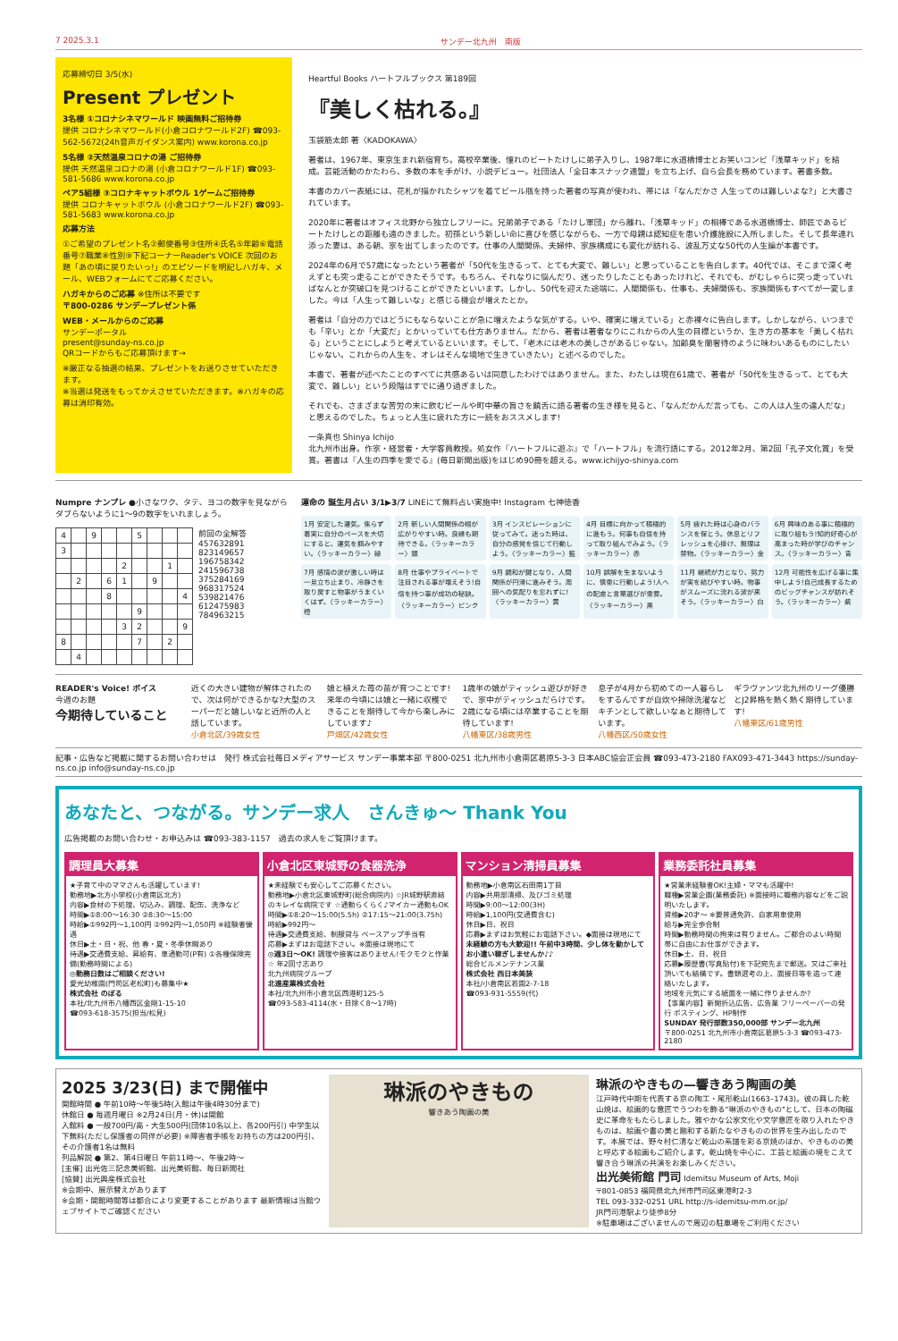7 2025.3.1 サンデー北九州　南版
応募締切日 3/5(水)
Present プレゼント
3名様 ①コロナシネマワールド 映画無料ご招待券
提供 コロナシネマワールド(小倉コロナワールド2F) ☎093-562-5672(24h音声ガイダンス案内) www.korona.co.jp
5名様 ②天然温泉コロナの湯 ご招待券
提供 天然温泉コロナの湯 (小倉コロナワールド1F) ☎093-581-5686 www.korona.co.jp
ペア5組様 ③コロナキャットボウル 1ゲームご招待券
提供 コロナキャットボウル (小倉コロナワールド2F) ☎093-581-5683 www.korona.co.jp
応募方法
①ご希望のプレゼント名②郵便番号③住所④氏名⑤年齢⑥電話番号⑦職業⑧性別⑨下記コーナーReader's VOICE 次回のお題「あの頃に戻りたいっ!」のエピソードを明記しハガキ、メール、WEBフォームにてご応募ください。
ハガキからのご応募 ※住所は不要です
〒800-0286 サンデープレゼント係
WEB・メールからのご応募
サンデーポータル
present@sunday-ns.co.jp
QRコードからもご応募頂けます→
※厳正なる抽選の結果、プレゼントをお送りさせていただきます。
※当選は発送をもってかえさせていただきます。※ハガキの応募は消印有効。
Heartful Books ハートフルブックス 第189回
『美しく枯れる。』
玉袋筋太郎 著〈KADOKAWA〉
著者は、1967年、東京生まれ新宿育ち。高校卒業後、憧れのビートたけしに弟子入りし、1987年に水道橋博士とお笑いコンビ「浅草キッド」を結成。芸能活動のかたわら、多数の本を手がけ、小説デビュー。社団法人「全日本スナック連盟」を立ち上げ、自ら会長を務めています。著書多数。
本書のカバー表紙には、花札が描かれたシャツを着てビール瓶を持った著者の写真が使われ、帯には「なんだかさ 人生ってのは難しいよな?」と大書されています。
2020年に著者はオフィス北野から独立しフリーに。兄弟弟子である「たけし軍団」から離れ、「浅草キッド」の相棒である水道橋博士、師匠であるビートたけしとの距離も遠のきました。初孫という新しい命に喜びを感じながらも、一方で母親は認知症を患い介護施設に入所しました。そして長年連れ添った妻は、ある朝、家を出てしまったのです。仕事の人間関係、夫婦仲、家族構成にも変化が訪れる、波乱万丈な50代の人生論が本書です。
2024年の6月で57歳になったという著者が「50代を生きるって、とても大変で、難しい」と思っていることを告白します。40代では、そこまで深く考えずとも突っ走ることができたそうです。もちろん、それなりに悩んだり、迷ったりしたこともあったけれど、それでも、がむしゃらに突っ走っていればなんとか突破口を見つけることができたといいます。しかし、50代を迎えた途端に、人間関係も、仕事も、夫婦関係も、家族関係もすべてが一変しました。今は「人生って難しいな」と感じる機会が増えたとか。
著者は「自分の力ではどうにもならないことが急に増えたような気がする。いや、確実に増えている」と赤裸々に告白します。しかしながら、いつまでも「辛い」とか「大変だ」とかいっていても仕方ありません。だから、著者は著者なりにこれからの人生の目標というか、生き方の基本を「美しく枯れる」ということにしようと考えているといいます。そして、「老木には老木の美しさがあるじゃない。加齢臭を蘭奢待のように味わいあるものにしたいじゃない。これからの人生を、オレはそんな境地で生きていきたい」と述べるのでした。
本書で、著者が述べたことのすべてに共感あるいは同意したわけではありません。また、わたしは現在61歳で、著者が「50代を生きるって、とても大変で、難しい」という段階はすでに通り過ぎました。
それでも、さまざまな苦労の末に飲むビールや町中華の旨さを饒舌に語る著者の生き様を見ると、「なんだかんだ言っても、この人は人生の達人だな」と思えるのでした。ちょっと人生に疲れた方に一読をおススメします!
一条真也 Shinya Ichijo
北九州市出身。作家・経営者・大学客員教授。処女作『ハートフルに遊ぶ』で「ハートフル」を流行語にする。2012年2月、第2回「孔子文化賞」を受賞。著書は『人生の四季を愛でる』(毎日新聞出版)をはじめ90冊を超える。www.ichijyo-shinya.com
Numpre ナンプレ ●小さなワク、タテ、ヨコの数字を見ながらダブらないように1〜9の数字をいれましょう。
| 4 | | 9 | | | 5 | | | |
| 3 | | | | | | | | |
| | | | | 2 | | | 1 | |
| | 2 | | 6 | 1 | | 9 | | |
| | | | 8 | | | | | 4 |
| | | | | | 9 | | | |
| | | | | 3 | 2 | | | 9 |
| 8 | | | | | 7 | | 2 | |
| | 4 | | | | | | | |
前回の全解答
457632891
823149657
196758342
241596738
375284169
968317524
539821476
612475983
784963215
運命の 誕生月占い 3/1▶3/7 LINEにて無料占い実施中! Instagram 七神徳香
1月 安定した運気。焦らず着実に自分のペースを大切にすると、運気を掴みやすい。〈ラッキーカラー〉緑
2月 新しい人間関係の幅が広がりやすい時。良縁も期待できる。〈ラッキーカラー〉銀
3月 インスピレーションに従ってみて。迷った時は、自分の感覚を信じて行動しよう。〈ラッキーカラー〉藍
4月 目標に向かって積極的に進もう。何事も自信を持って取り組んでみよう。〈ラッキーカラー〉赤
5月 疲れた時は心身のバランスを保とう。休息とリフレッシュを心掛け、無理は禁物。〈ラッキーカラー〉金
6月 興味のある事に積極的に取り組もう!知的好奇心が高まった時が学びのチャンス。〈ラッキーカラー〉青
7月 感情の波が激しい時は一旦立ち止まり、冷静さを取り戻すと物事がうまくいくはず。〈ラッキーカラー〉橙
8月 仕事やプライベートで注目される事が増えそう!自信を持つ事が成功の秘訣。〈ラッキーカラー〉ピンク
9月 調和が鍵となり、人間関係が円滑に進みそう。周囲への気配りを忘れずに!〈ラッキーカラー〉黄
10月 誤解を生まないように、慎重に行動しよう!人への配慮と言葉選びが重要。〈ラッキーカラー〉黒
11月 継続が力となり、努力が実を結びやすい時。物事がスムーズに流れる波が来そう。〈ラッキーカラー〉白
12月 可能性を広げる事に集中しよう!自己成長するためのビッグチャンスが訪れそう。〈ラッキーカラー〉紫
READER's Voice! ボイス
今週のお題
今期待していること
近くの大きい建物が解体されたので、次は何ができるかな?大型のスーパーだと嬉しいなと近所の人と話しています。
小倉北区/39歳女性
娘と植えた苺の苗が育つことです!来年の今頃には娘と一緒に収穫できることを期待して今から楽しみにしています♪
戸畑区/42歳女性
1歳半の娘がティッシュ遊びが好きで、家中がティッシュだらけです。2歳になる頃には卒業することを期待しています!
八幡東区/38歳男性
息子が4月から初めての一人暮らしをするんですが自炊や掃除洗濯などキチンとして欲しいなぁと期待しています。
八幡西区/50歳女性
ギラヴァンツ北九州のリーグ優勝とJ2昇格を熱く熱く期待しています!
八幡東区/61歳男性
記事・広告など掲載に関するお問い合わせは　発行 株式会社毎日メディアサービス サンデー事業本部 〒800-0251 北九州市小倉南区葛原5-3-3 日本ABC協会正会員 ☎093-473-2180 FAX093-471-3443 https://sunday-ns.co.jp info@sunday-ns.co.jp
あなたと、つながる。サンデー求人　さんきゅ〜 Thank You
広告掲載のお問い合わせ・お申込みは ☎093-383-1157　過去の求人をご覧頂けます。
調理員大募集
★子育て中のママさんも活躍しています!
勤務地▶北方小学校(小倉南区北方)
内容▶食材の下処理、切込み、調理、配缶、洗浄など
時間▶①8:00〜16:30 ②8:30〜15:00
時給▶①992円〜1,100円 ②992円〜1,050円 ※経験者優遇
休日▶土・日・祝、他 春・夏・冬季休暇あり
待遇▶交通費支給、昇給有、車通勤可(P有) ①各種保険完備(勤務時間による)
◎勤務日数はご相談ください!
愛光幼稚園(門司区老松町)も募集中★
株式会社 のぼる
本社/北九州市八幡西区金剛1-15-10
☎093-618-3575(担当/松見)
小倉北区東城野の食器洗浄
★未経験でも安心してご応募ください。
勤務地▶小倉北区東城野町(総合病院内) ☆JR城野駅直結のキレイな病院です ☆通勤らくらく♪マイカー通勤もOK
時間▶①8:20〜15:00(5.5h) ②17:15〜21:00(3.75h)
時給▶992円〜
待遇▶交通費支給、制服貸与 ベースアップ手当有
応募▶まずはお電話下さい。※面接は現地にて
◎週3日〜OK! 調理や接客はありません!モクモクと作業☆ 年2回寸志あり
北九州病院グループ
北進産業株式会社
本社/北九州市小倉北区西港町125-5
☎093-583-4114(水・日除く8〜17時)
マンション清掃員募集
勤務地▶小倉南区石田南1丁目
内容▶共用部清掃、及びゴミ処理
時間▶9:00〜12:00(3H)
時給▶1,100円(交通費含む)
休日▶日、祝日
応募▶まずはお気軽にお電話下さい。◆面接は現地にて
未経験の方も大歓迎!! 午前中3時間、少し体を動かしてお小遣い稼ぎしませんか♪♪
総合ビルメンテナンス業
株式会社 西日本美装
本社/小倉南区若園2-7-18
☎093-931-5559(代)
業務委託社員募集
★営業未経験者OK!主婦・ママも活躍中!
職種▶営業企画(業務委託) ※面接時に職務内容などをご説明いたします。
資格▶20才〜 ※要普通免許、自家用車使用
給与▶完全歩合制
時間▶勤務時間の拘束は有りません。ご都合のよい時間帯に自由にお仕事ができます。
休日▶土、日、祝日
応募▶履歴書(写真貼付)を下記宛先まで郵送。又はご来社頂いても結構です。書類選考の上、面接日等を追って連絡いたします。
地域を元気にする紙面を一緒に作りませんか?
【事業内容】新聞折込広告、広告業 フリーペーパーの発行 ポスティング、HP制作
SUNDAY 発行部数350,000部 サンデー北九州
〒800-0251 北九州市小倉南区葛原5-3-3 ☎093-473-2180
2025 3/23(日) まで開催中
開館時間 ● 午前10時〜午後5時(入館は午後4時30分まで)
休館日 ● 毎週月曜日 ※2月24日(月・休)は開館
入館料 ● 一般700円/高・大生500円(団体10名以上、各200円引) 中学生以下無料(ただし保護者の同伴が必要) ※障害者手帳をお持ちの方は200円引、その介護者1名は無料
列品解説 ● 第2、第4日曜日 午前11時〜、午後2時〜
[主催] 出光佐三記念美術館、出光美術館、毎日新聞社
[協賛] 出光興産株式会社
※会期中、展示替えがあります
※会期・開館時間等は都合により変更することがあります 最新情報は当館ウェブサイトでご確認ください
琳派のやきもの
響きあう陶画の美
琳派のやきもの—響きあう陶画の美
江戸時代中期を代表する京の陶工・尾形乾山(1663–1743)。彼の興した乾山焼は、絵画的な意匠でうつわを飾る"琳派のやきもの"として、日本の陶磁史に革命をもたらしました。雅やかな公家文化や文学意匠を取り入れたやきものは、絵画や書の美と融和する新たなやきものの世界を生み出したのです。本展では、野々村仁清など乾山の系譜を彩る京焼のほか、やきものの美と呼応する絵画もご紹介します。乾山焼を中心に、工芸と絵画の境をこえて響き合う琳派の共演をお楽しみください。
出光美術館 門司 Idemitsu Museum of Arts, Moji
〒801-0853 福岡県北九州市門司区東港町2-3
TEL 093-332-0251 URL http://s-idemitsu-mm.or.jp/
JR門司港駅より徒歩8分
※駐車場はございませんので周辺の駐車場をご利用ください